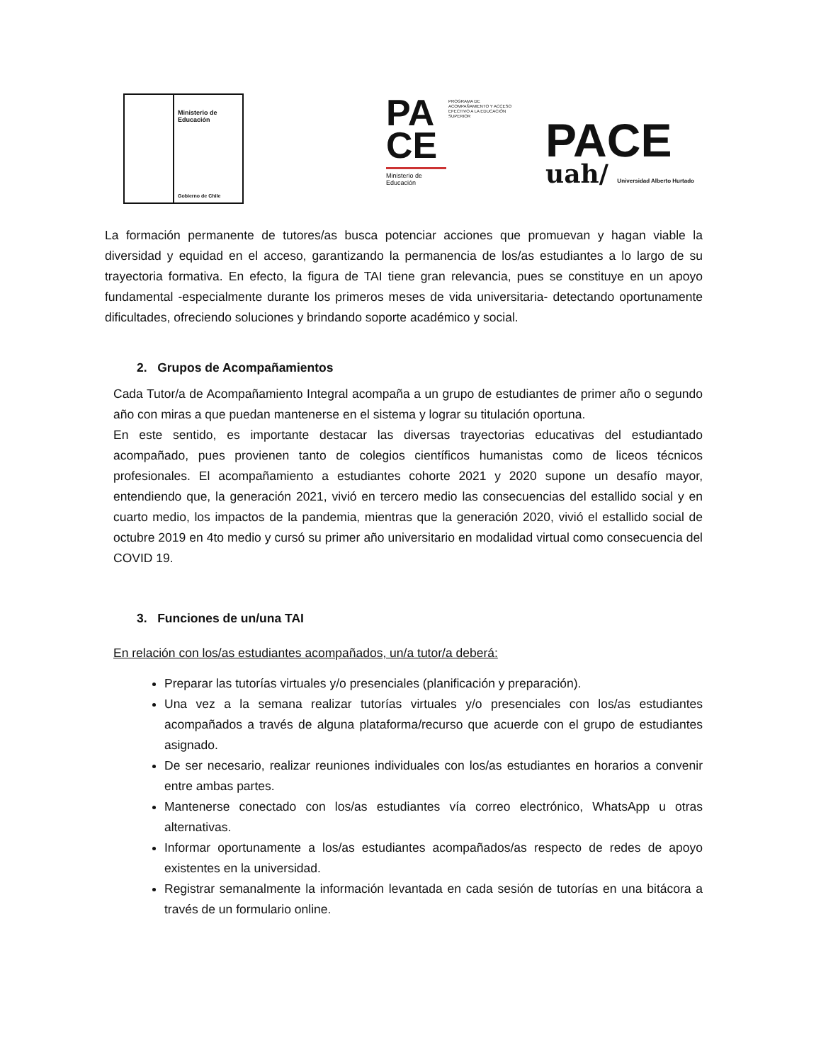Ministerio de
Educación
Gobierno de Chile
PA
CE
PROGRAMA DE ACOMPAÑAMIENTO Y ACCESO EFECTIVO A LA EDUCACIÓN SUPERIOR
Ministerio de
Educación
PACE
uah/ Universidad Alberto Hurtado
La formación permanente de tutores/as busca potenciar acciones que promuevan y hagan viable la diversidad y equidad en el acceso, garantizando la permanencia de los/as estudiantes a lo largo de su trayectoria formativa. En efecto, la figura de TAI tiene gran relevancia, pues se constituye en un apoyo fundamental -especialmente durante los primeros meses de vida universitaria- detectando oportunamente dificultades, ofreciendo soluciones y brindando soporte académico y social.
2. Grupos de Acompañamientos
Cada Tutor/a de Acompañamiento Integral acompaña a un grupo de estudiantes de primer año o segundo año con miras a que puedan mantenerse en el sistema y lograr su titulación oportuna.
En este sentido, es importante destacar las diversas trayectorias educativas del estudiantado acompañado, pues provienen tanto de colegios científicos humanistas como de liceos técnicos profesionales. El acompañamiento a estudiantes cohorte 2021 y 2020 supone un desafío mayor, entendiendo que, la generación 2021, vivió en tercero medio las consecuencias del estallido social y en cuarto medio, los impactos de la pandemia, mientras que la generación 2020, vivió el estallido social de octubre 2019 en 4to medio y cursó su primer año universitario en modalidad virtual como consecuencia del COVID 19.
3. Funciones de un/una TAI
En relación con los/as estudiantes acompañados, un/a tutor/a deberá:
Preparar las tutorías virtuales y/o presenciales (planificación y preparación).
Una vez a la semana realizar tutorías virtuales y/o presenciales con los/as estudiantes acompañados a través de alguna plataforma/recurso que acuerde con el grupo de estudiantes asignado.
De ser necesario, realizar reuniones individuales con los/as estudiantes en horarios a convenir entre ambas partes.
Mantenerse conectado con los/as estudiantes vía correo electrónico, WhatsApp u otras alternativas.
Informar oportunamente a los/as estudiantes acompañados/as respecto de redes de apoyo existentes en la universidad.
Registrar semanalmente la información levantada en cada sesión de tutorías en una bitácora a través de un formulario online.